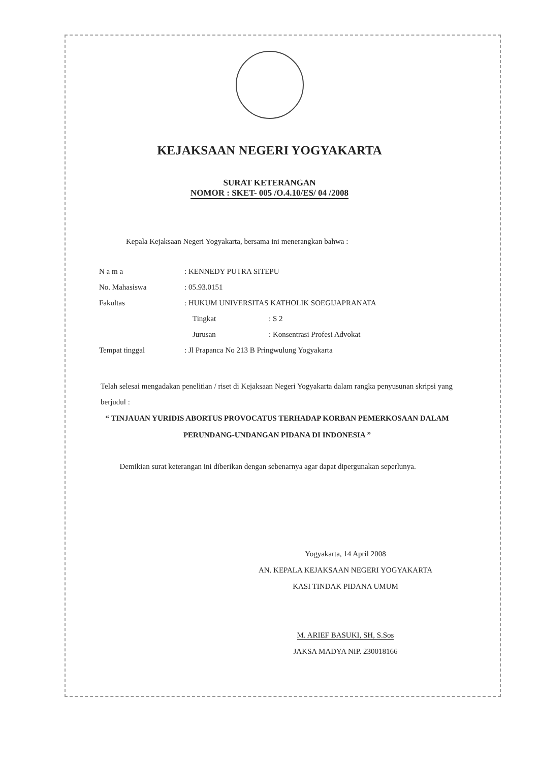KEJAKSAAN NEGERI YOGYAKARTA
SURAT KETERANGAN
NOMOR : SKET- 005 /O.4.10/ES/ 04 /2008
Kepala Kejaksaan Negeri Yogyakarta, bersama ini menerangkan bahwa :
| N a m a | : KENNEDY PUTRA SITEPU | |
| No. Mahasiswa | : 05.93.0151 | |
| Fakultas | : HUKUM UNIVERSITAS KATHOLIK SOEGIJAPRANATA | |
| | Tingkat | : S 2 |
| | Jurusan | : Konsentrasi Profesi Advokat |
| Tempat tinggal | : Jl Prapanca No 213 B Pringwulung Yogyakarta | |
Telah selesai mengadakan penelitian / riset di Kejaksaan Negeri Yogyakarta dalam rangka penyusunan skripsi yang berjudul :
“ TINJAUAN YURIDIS ABORTUS PROVOCATUS TERHADAP KORBAN PEMERKOSAAN DALAM PERUNDANG-UNDANGAN PIDANA DI INDONESIA ”
Demikian surat keterangan ini diberikan dengan sebenarnya agar dapat dipergunakan seperlunya.
Yogyakarta, 14 April 2008
AN. KEPALA KEJAKSAAN NEGERI YOGYAKARTA
KASI TINDAK PIDANA UMUM
M. ARIEF BASUKI, SH, S.Sos
JAKSA MADYA NIP. 230018166